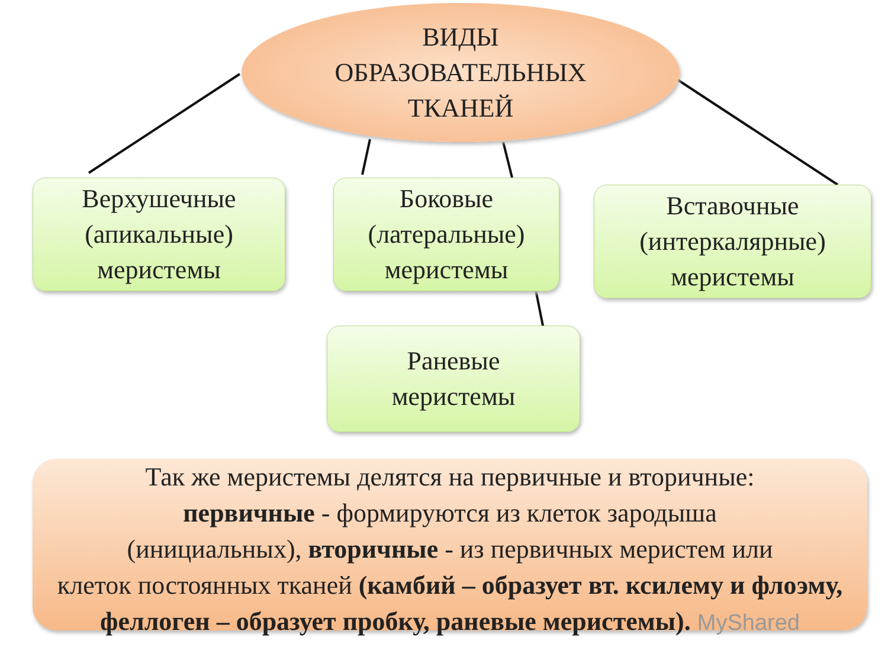ВИДЫ
ОБРАЗОВАТЕЛЬНЫХ
ТКАНЕЙ
Верхушечные
(апикальные)
меристемы
Боковые
(латеральные)
меристемы
Вставочные
(интеркалярные)
меристемы
Раневые
меристемы
Так же меристемы делятся на первичные и вторичные:
первичные - формируются из клеток зародыша
(инициальных), вторичные - из первичных меристем или
клеток постоянных тканей (камбий – образует вт. ксилему и флоэму, феллоген – образует пробку, раневые меристемы). MyShared